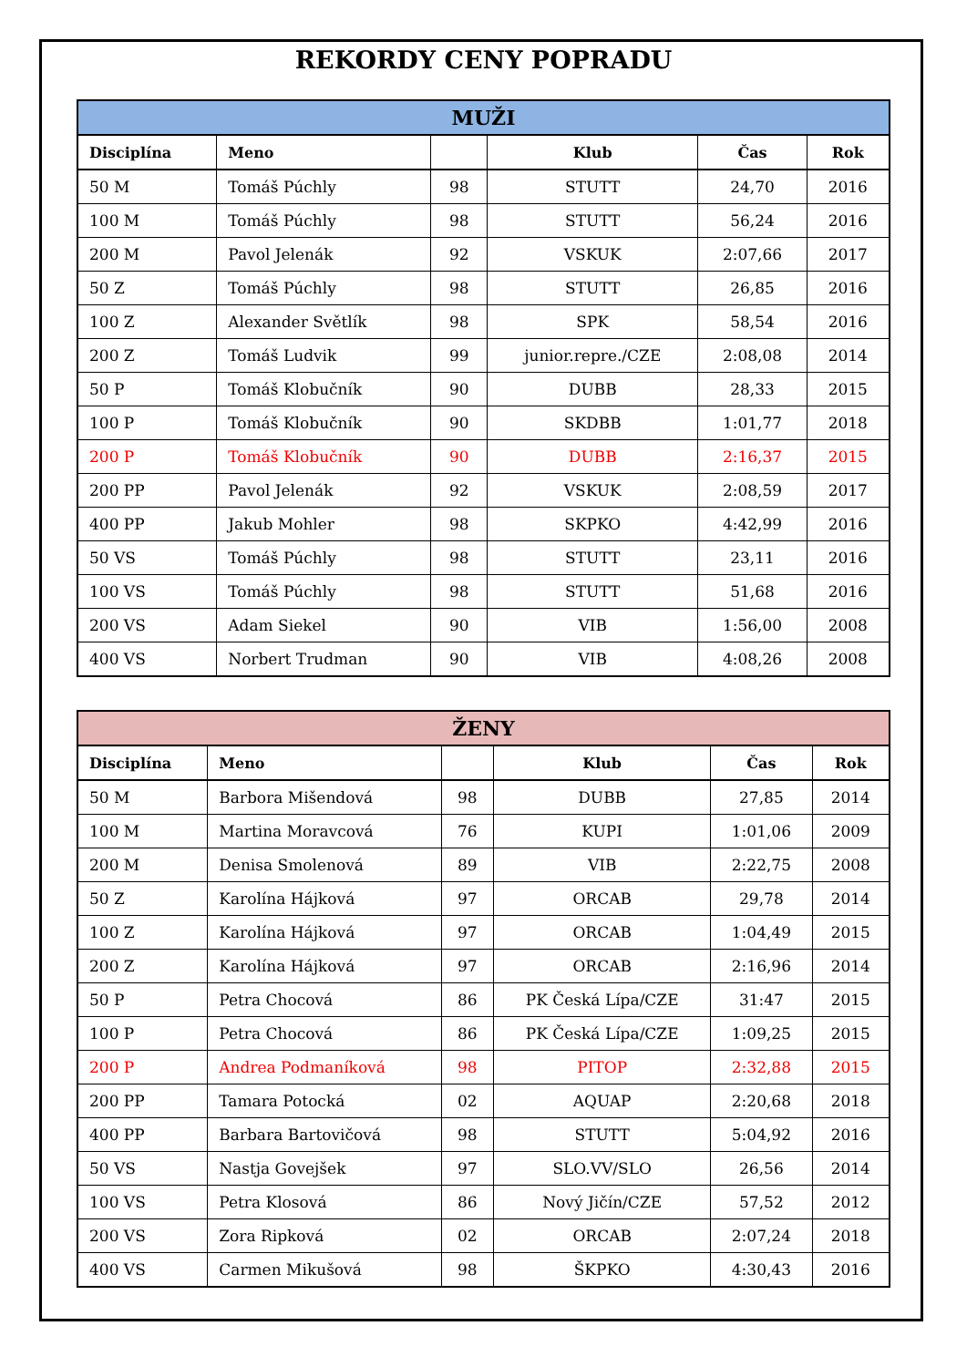REKORDY CENY POPRADU
| MUŽI | | | | | |
| --- | --- | --- | --- | --- | --- |
| Disciplína | Meno | | Klub | Čas | Rok |
| 50 M | Tomáš Púchly | 98 | STUTT | 24,70 | 2016 |
| 100 M | Tomáš Púchly | 98 | STUTT | 56,24 | 2016 |
| 200 M | Pavol Jelenák | 92 | VSKUK | 2:07,66 | 2017 |
| 50 Z | Tomáš Púchly | 98 | STUTT | 26,85 | 2016 |
| 100 Z | Alexander Světlík | 98 | SPK | 58,54 | 2016 |
| 200 Z | Tomáš Ludvik | 99 | junior.repre./CZE | 2:08,08 | 2014 |
| 50 P | Tomáš Klobučník | 90 | DUBB | 28,33 | 2015 |
| 100 P | Tomáš Klobučník | 90 | SKDBB | 1:01,77 | 2018 |
| 200 P | Tomáš Klobučník | 90 | DUBB | 2:16,37 | 2015 |
| 200 PP | Pavol Jelenák | 92 | VSKUK | 2:08,59 | 2017 |
| 400 PP | Jakub Mohler | 98 | SKPKO | 4:42,99 | 2016 |
| 50 VS | Tomáš Púchly | 98 | STUTT | 23,11 | 2016 |
| 100 VS | Tomáš Púchly | 98 | STUTT | 51,68 | 2016 |
| 200 VS | Adam Siekel | 90 | VIB | 1:56,00 | 2008 |
| 400 VS | Norbert Trudman | 90 | VIB | 4:08,26 | 2008 |
| ŽENY | | | | | |
| --- | --- | --- | --- | --- | --- |
| Disciplína | Meno | | Klub | Čas | Rok |
| 50 M | Barbora Mišendová | 98 | DUBB | 27,85 | 2014 |
| 100 M | Martina Moravcová | 76 | KUPI | 1:01,06 | 2009 |
| 200 M | Denisa Smolenová | 89 | VIB | 2:22,75 | 2008 |
| 50 Z | Karolína Hájková | 97 | ORCAB | 29,78 | 2014 |
| 100 Z | Karolína Hájková | 97 | ORCAB | 1:04,49 | 2015 |
| 200 Z | Karolína Hájková | 97 | ORCAB | 2:16,96 | 2014 |
| 50 P | Petra Chocová | 86 | PK Česká Lípa/CZE | 31:47 | 2015 |
| 100 P | Petra Chocová | 86 | PK Česká Lípa/CZE | 1:09,25 | 2015 |
| 200 P | Andrea Podmaníková | 98 | PITOP | 2:32,88 | 2015 |
| 200 PP | Tamara Potocká | 02 | AQUAP | 2:20,68 | 2018 |
| 400 PP | Barbara Bartovičová | 98 | STUTT | 5:04,92 | 2016 |
| 50 VS | Nastja Govejšek | 97 | SLO.VV/SLO | 26,56 | 2014 |
| 100 VS | Petra Klosová | 86 | Nový Jičín/CZE | 57,52 | 2012 |
| 200 VS | Zora Ripková | 02 | ORCAB | 2:07,24 | 2018 |
| 400 VS | Carmen Mikušová | 98 | ŠKPKO | 4:30,43 | 2016 |